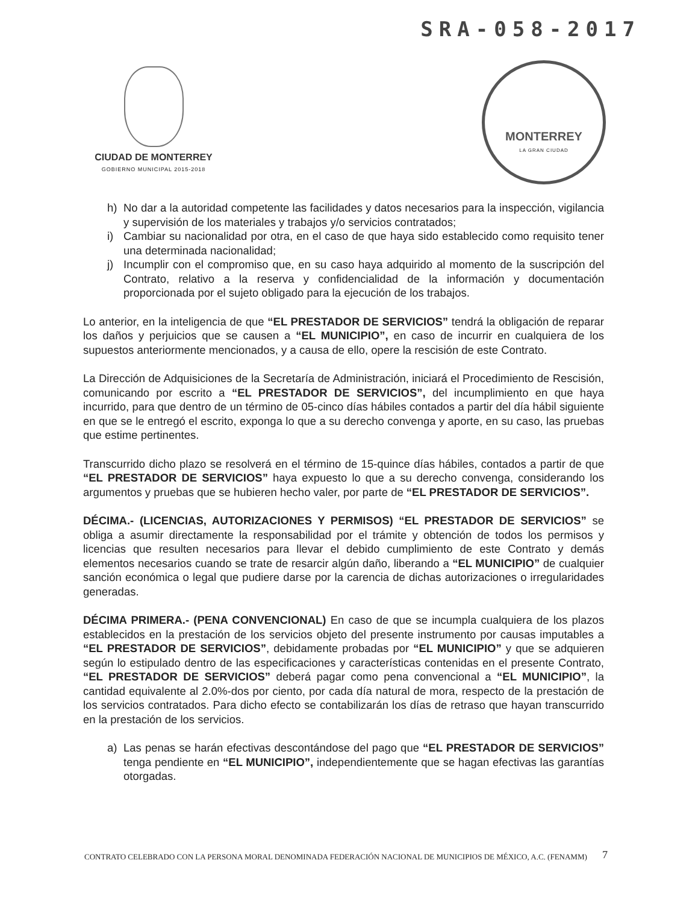SRA-058-2017
CIUDAD DE MONTERREY
GOBIERNO MUNICIPAL 2015-2018
MONTERREY
LA GRAN CIUDAD
h) No dar a la autoridad competente las facilidades y datos necesarios para la inspección, vigilancia y supervisión de los materiales y trabajos y/o servicios contratados;
i) Cambiar su nacionalidad por otra, en el caso de que haya sido establecido como requisito tener una determinada nacionalidad;
j) Incumplir con el compromiso que, en su caso haya adquirido al momento de la suscripción del Contrato, relativo a la reserva y confidencialidad de la información y documentación proporcionada por el sujeto obligado para la ejecución de los trabajos.
Lo anterior, en la inteligencia de que “EL PRESTADOR DE SERVICIOS” tendrá la obligación de reparar los daños y perjuicios que se causen a “EL MUNICIPIO”, en caso de incurrir en cualquiera de los supuestos anteriormente mencionados, y a causa de ello, opere la rescisión de este Contrato.
La Dirección de Adquisiciones de la Secretaría de Administración, iniciará el Procedimiento de Rescisión, comunicando por escrito a “EL PRESTADOR DE SERVICIOS”, del incumplimiento en que haya incurrido, para que dentro de un término de 05-cinco días hábiles contados a partir del día hábil siguiente en que se le entregó el escrito, exponga lo que a su derecho convenga y aporte, en su caso, las pruebas que estime pertinentes.
Transcurrido dicho plazo se resolverá en el término de 15-quince días hábiles, contados a partir de que “EL PRESTADOR DE SERVICIOS” haya expuesto lo que a su derecho convenga, considerando los argumentos y pruebas que se hubieren hecho valer, por parte de “EL PRESTADOR DE SERVICIOS”.
DÉCIMA.- (LICENCIAS, AUTORIZACIONES Y PERMISOS) “EL PRESTADOR DE SERVICIOS” se obliga a asumir directamente la responsabilidad por el trámite y obtención de todos los permisos y licencias que resulten necesarios para llevar el debido cumplimiento de este Contrato y demás elementos necesarios cuando se trate de resarcir algún daño, liberando a “EL MUNICIPIO” de cualquier sanción económica o legal que pudiere darse por la carencia de dichas autorizaciones o irregularidades generadas.
DÉCIMA PRIMERA.- (PENA CONVENCIONAL) En caso de que se incumpla cualquiera de los plazos establecidos en la prestación de los servicios objeto del presente instrumento por causas imputables a “EL PRESTADOR DE SERVICIOS”, debidamente probadas por “EL MUNICIPIO” y que se adquieren según lo estipulado dentro de las especificaciones y características contenidas en el presente Contrato, “EL PRESTADOR DE SERVICIOS” deberá pagar como pena convencional a “EL MUNICIPIO”, la cantidad equivalente al 2.0%-dos por ciento, por cada día natural de mora, respecto de la prestación de los servicios contratados. Para dicho efecto se contabilizarán los días de retraso que hayan transcurrido en la prestación de los servicios.
a) Las penas se harán efectivas descontándose del pago que “EL PRESTADOR DE SERVICIOS” tenga pendiente en “EL MUNICIPIO”, independientemente que se hagan efectivas las garantías otorgadas.
CONTRATO CELEBRADO CON LA PERSONA MORAL DENOMINADA FEDERACIÓN NACIONAL DE MUNICIPIOS DE MÉXICO, A.C. (FENAMM)
7